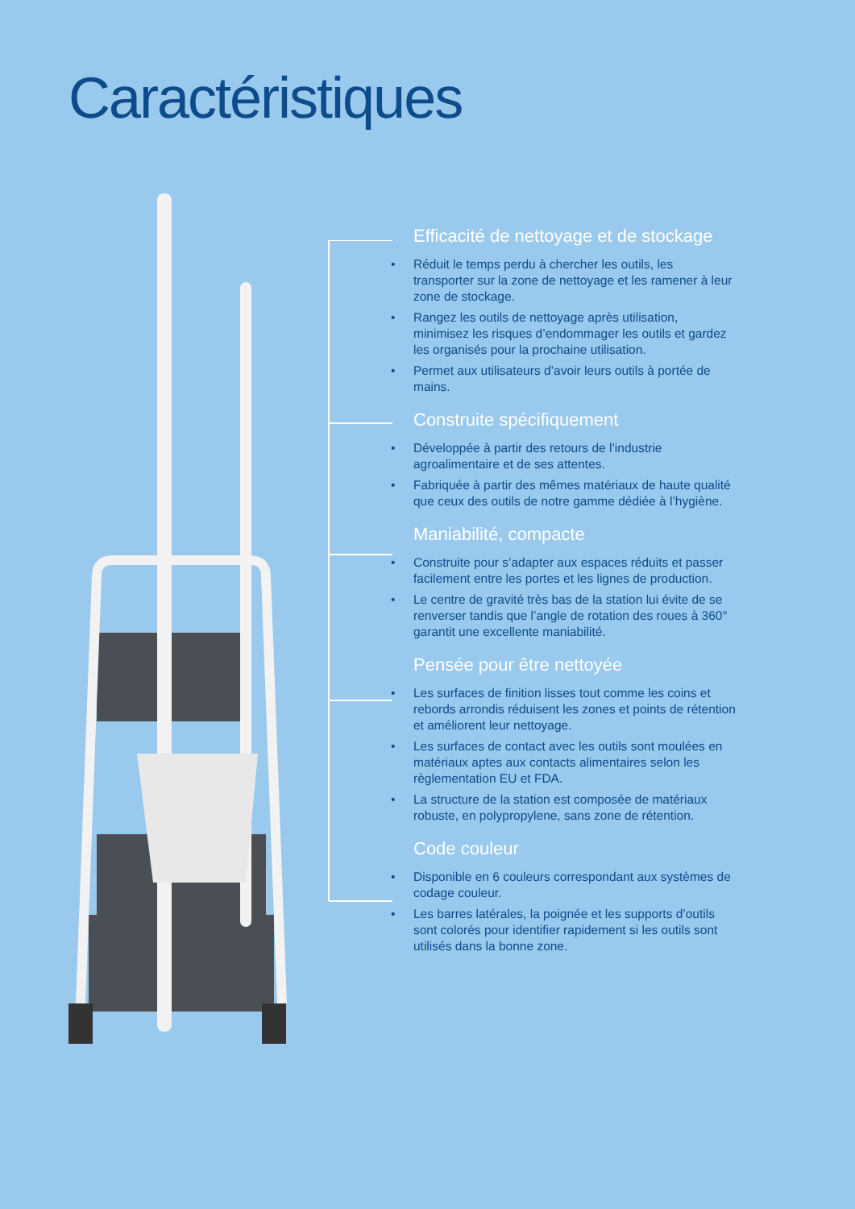Caractéristiques
Efficacité de nettoyage et de stockage
• Réduit le temps perdu à chercher les outils, les transporter sur la zone de nettoyage et les ramener à leur zone de stockage.
• Rangez les outils de nettoyage après utilisation, minimisez les risques d’endommager les outils et gardez les organisés pour la prochaine utilisation.
• Permet aux utilisateurs d’avoir leurs outils à portée de mains.
Construite spécifiquement
• Développée à partir des retours de l’industrie agroalimentaire et de ses attentes.
• Fabriquée à partir des mêmes matériaux de haute qualité que ceux des outils de notre gamme dédiée à l’hygiène.
Maniabilité, compacte
• Construite pour s’adapter aux espaces réduits et passer facilement entre les portes et les lignes de production.
• Le centre de gravité très bas de la station lui évite de se renverser tandis que l’angle de rotation des roues à 360° garantit une excellente maniabilité.
Pensée pour être nettoyée
• Les surfaces de finition lisses tout comme les coins et rebords arrondis réduisent les zones et points de rétention et améliorent leur nettoyage.
• Les surfaces de contact avec les outils sont moulées en matériaux aptes aux contacts alimentaires selon les règlementation EU et FDA.
• La structure de la station est composée de matériaux robuste, en polypropylene, sans zone de rétention.
Code couleur
• Disponible en 6 couleurs correspondant aux systèmes de codage couleur.
• Les barres latérales, la poignée et les supports d’outils sont colorés pour identifier rapidement si les outils sont utilisés dans la bonne zone.